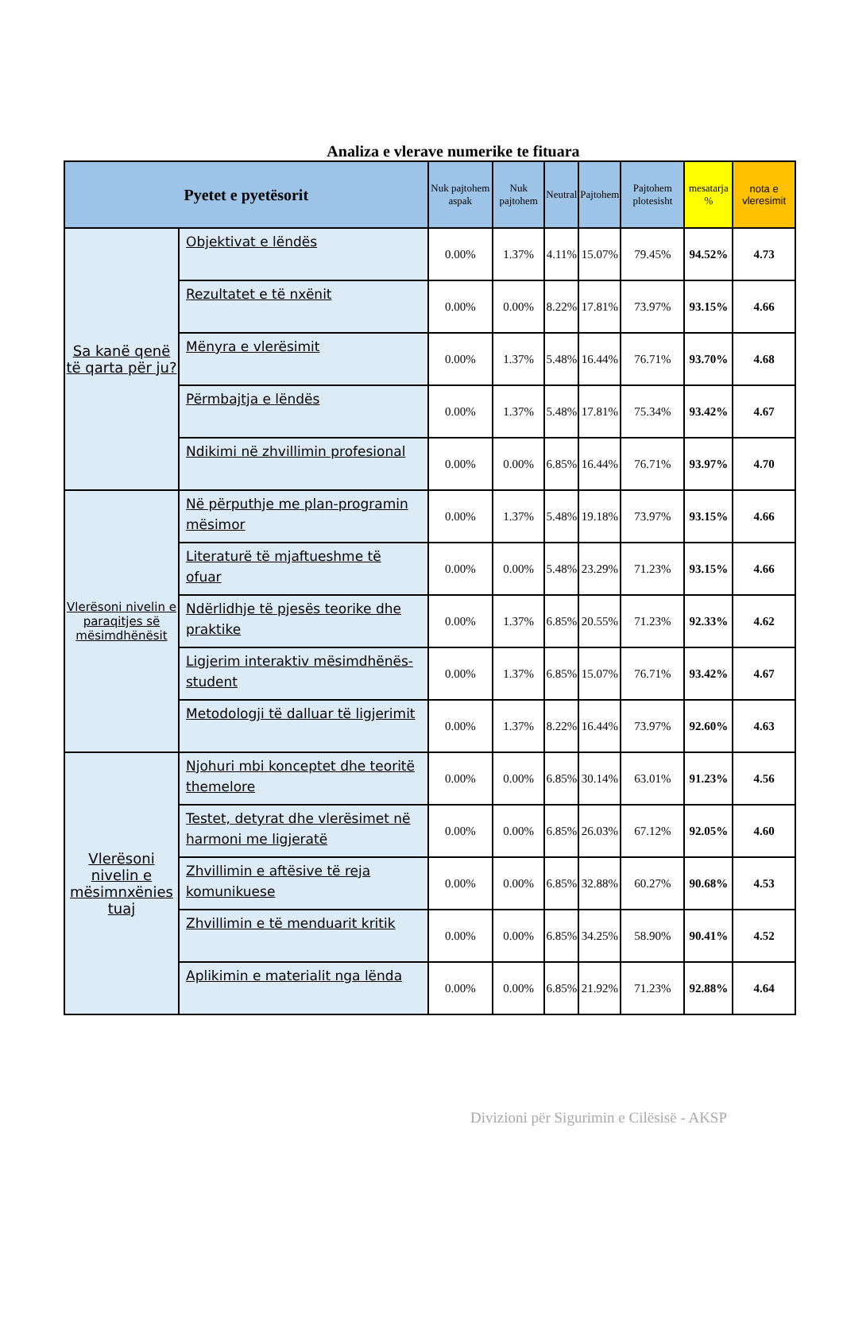Analiza e vlerave numerike te fituara
| Pyetet e pyetësorit | | Nuk pajtohem aspak | Nuk pajtohem | Neutral | Pajtohem | Pajtohem plotesisht | mesatarja % | nota e vleresimit |
| --- | --- | --- | --- | --- | --- | --- | --- | --- |
| Sa kanë qenë të qarta për ju? | Objektivat e lëndës | 0.00% | 1.37% | 4.11% | 15.07% | 79.45% | 94.52% | 4.73 |
| | Rezultatet e të nxënit | 0.00% | 0.00% | 8.22% | 17.81% | 73.97% | 93.15% | 4.66 |
| | Mënyra e vlerësimit | 0.00% | 1.37% | 5.48% | 16.44% | 76.71% | 93.70% | 4.68 |
| | Përmbajtja e lëndës | 0.00% | 1.37% | 5.48% | 17.81% | 75.34% | 93.42% | 4.67 |
| | Ndikimi në zhvillimin profesional | 0.00% | 0.00% | 6.85% | 16.44% | 76.71% | 93.97% | 4.70 |
| Vlerësoni nivelin e paraqitjes së mësimdhënësit | Në përputhje me plan-programin mësimor | 0.00% | 1.37% | 5.48% | 19.18% | 73.97% | 93.15% | 4.66 |
| | Literaturë të mjaftueshme të ofuar | 0.00% | 0.00% | 5.48% | 23.29% | 71.23% | 93.15% | 4.66 |
| | Ndërlidhje të pjesës teorike dhe praktike | 0.00% | 1.37% | 6.85% | 20.55% | 71.23% | 92.33% | 4.62 |
| | Ligjerim interaktiv mësimdhënës-student | 0.00% | 1.37% | 6.85% | 15.07% | 76.71% | 93.42% | 4.67 |
| | Metodologji të dalluar të ligjerimit | 0.00% | 1.37% | 8.22% | 16.44% | 73.97% | 92.60% | 4.63 |
| Vlerësoni nivelin e mësimnxënies tuaj | Njohuri mbi konceptet dhe teoritë themelore | 0.00% | 0.00% | 6.85% | 30.14% | 63.01% | 91.23% | 4.56 |
| | Testet, detyrat dhe vlerësimet në harmoni me ligjeratë | 0.00% | 0.00% | 6.85% | 26.03% | 67.12% | 92.05% | 4.60 |
| | Zhvillimin e aftësive të reja komunikuese | 0.00% | 0.00% | 6.85% | 32.88% | 60.27% | 90.68% | 4.53 |
| | Zhvillimin e të menduarit kritik | 0.00% | 0.00% | 6.85% | 34.25% | 58.90% | 90.41% | 4.52 |
| | Aplikimin e materialit nga lënda | 0.00% | 0.00% | 6.85% | 21.92% | 71.23% | 92.88% | 4.64 |
Divizioni për Sigurimin e Cilësisë - AKSP